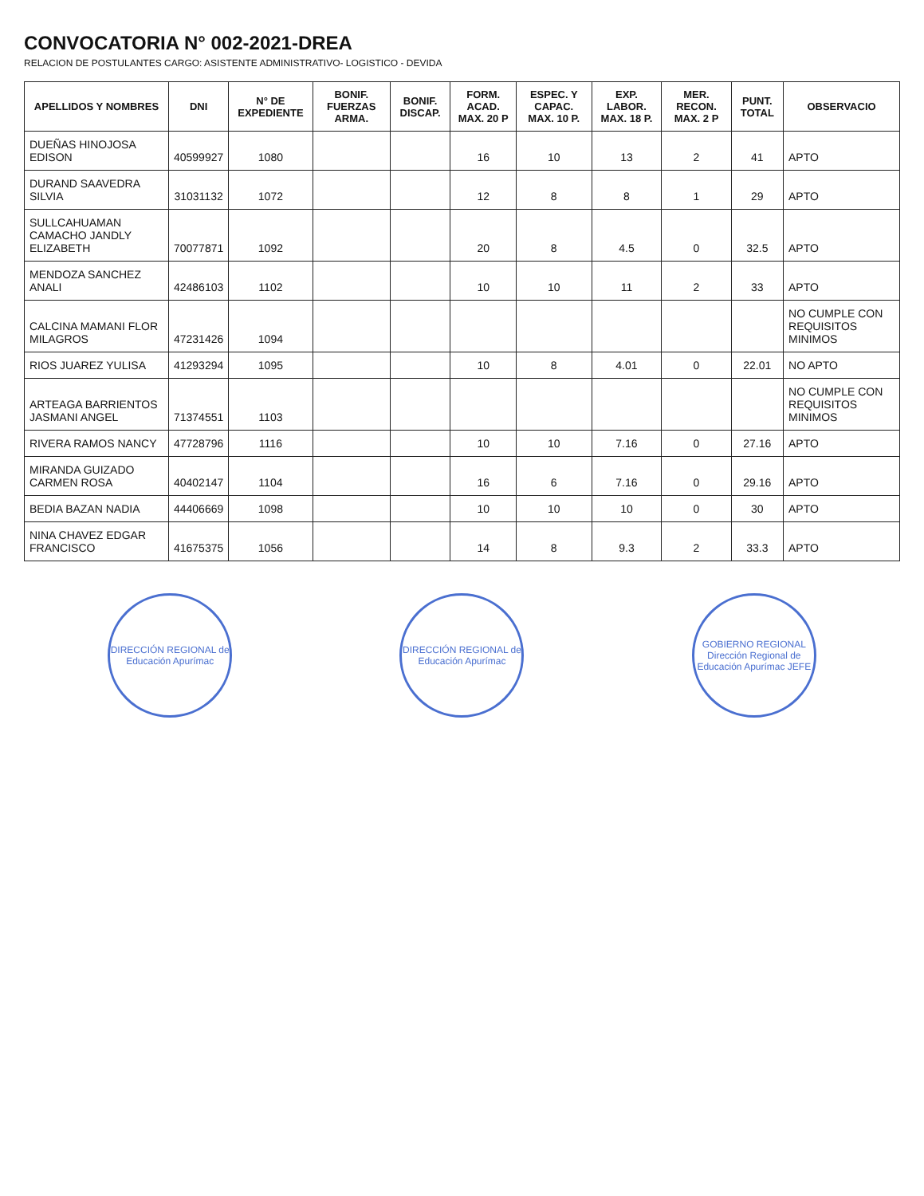CONVOCATORIA N° 002-2021-DREA
RELACION DE POSTULANTES CARGO: ASISTENTE ADMINISTRATIVO- LOGISTICO - DEVIDA
| APELLIDOS Y NOMBRES | DNI | N° DE EXPEDIENTE | BONIF. FUERZAS ARMA. | BONIF. DISCAP. | FORM. ACAD. MAX. 20 P | ESPEC. Y CAPAC. MAX. 10 P. | EXP. LABOR. MAX. 18 P. | MER. RECON. MAX. 2 P | PUNT. TOTAL | OBSERVACIO |
| --- | --- | --- | --- | --- | --- | --- | --- | --- | --- | --- |
| DUEÑAS HINOJOSA EDISON | 40599927 | 1080 | | | 16 | 10 | 13 | 2 | 41 | APTO |
| DURAND SAAVEDRA SILVIA | 31031132 | 1072 | | | 12 | 8 | 8 | 1 | 29 | APTO |
| SULLCAHUAMAN CAMACHO JANDLY ELIZABETH | 70077871 | 1092 | | | 20 | 8 | 4.5 | 0 | 32.5 | APTO |
| MENDOZA SANCHEZ ANALI | 42486103 | 1102 | | | 10 | 10 | 11 | 2 | 33 | APTO |
| CALCINA MAMANI FLOR MILAGROS | 47231426 | 1094 | | | | | | | | NO CUMPLE CON REQUISITOS MINIMOS |
| RIOS JUAREZ YULISA | 41293294 | 1095 | | | 10 | 8 | 4.01 | 0 | 22.01 | NO APTO |
| ARTEAGA BARRIENTOS JASMANI ANGEL | 71374551 | 1103 | | | | | | | | NO CUMPLE CON REQUISITOS MINIMOS |
| RIVERA RAMOS NANCY | 47728796 | 1116 | | | 10 | 10 | 7.16 | 0 | 27.16 | APTO |
| MIRANDA GUIZADO CARMEN ROSA | 40402147 | 1104 | | | 16 | 6 | 7.16 | 0 | 29.16 | APTO |
| BEDIA BAZAN NADIA | 44406669 | 1098 | | | 10 | 10 | 10 | 0 | 30 | APTO |
| NINA CHAVEZ EDGAR FRANCISCO | 41675375 | 1056 | | | 14 | 8 | 9.3 | 2 | 33.3 | APTO |
DIRECCIÓN REGIONAL de Educación Apurímac
DIRECCIÓN REGIONAL de Educación Apurímac
GOBIERNO REGIONAL Dirección Regional de Educación Apurímac JEFE